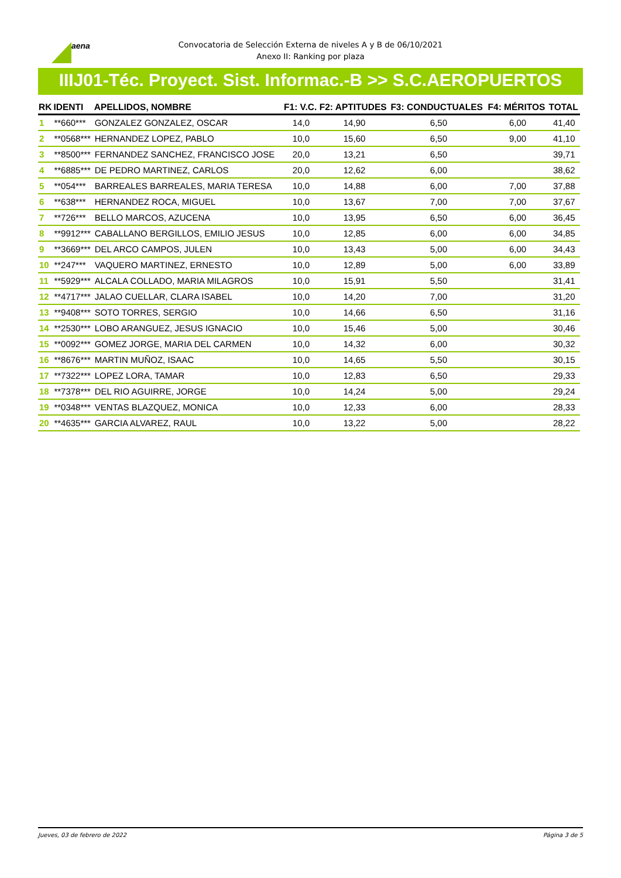aena
Convocatoria de Selección Externa de niveles A y B de 06/10/2021
Anexo II: Ranking por plaza
IIIJ01-Téc. Proyect. Sist. Informac.-B >> S.C.AEROPUERTOS
| RK | IDENTI | APELLIDOS, NOMBRE | F1: V.C. | F2: APTITUDES | F3: CONDUCTUALES | F4: MÉRITOS | TOTAL |
| --- | --- | --- | --- | --- | --- | --- | --- |
| 1 | **660*** | GONZALEZ GONZALEZ, OSCAR | 14,0 | 14,90 | 6,50 | 6,00 | 41,40 |
| 2 | **0568*** | HERNANDEZ LOPEZ, PABLO | 10,0 | 15,60 | 6,50 | 9,00 | 41,10 |
| 3 | **8500*** | FERNANDEZ SANCHEZ, FRANCISCO JOSE | 20,0 | 13,21 | 6,50 | | 39,71 |
| 4 | **6885*** | DE PEDRO MARTINEZ, CARLOS | 20,0 | 12,62 | 6,00 | | 38,62 |
| 5 | **054*** | BARREALES BARREALES, MARIA TERESA | 10,0 | 14,88 | 6,00 | 7,00 | 37,88 |
| 6 | **638*** | HERNANDEZ ROCA, MIGUEL | 10,0 | 13,67 | 7,00 | 7,00 | 37,67 |
| 7 | **726*** | BELLO MARCOS, AZUCENA | 10,0 | 13,95 | 6,50 | 6,00 | 36,45 |
| 8 | **9912*** | CABALLANO BERGILLOS, EMILIO JESUS | 10,0 | 12,85 | 6,00 | 6,00 | 34,85 |
| 9 | **3669*** | DEL ARCO CAMPOS, JULEN | 10,0 | 13,43 | 5,00 | 6,00 | 34,43 |
| 10 | **247*** | VAQUERO MARTINEZ, ERNESTO | 10,0 | 12,89 | 5,00 | 6,00 | 33,89 |
| 11 | **5929*** | ALCALA COLLADO, MARIA MILAGROS | 10,0 | 15,91 | 5,50 | | 31,41 |
| 12 | **4717*** | JALAO CUELLAR, CLARA ISABEL | 10,0 | 14,20 | 7,00 | | 31,20 |
| 13 | **9408*** | SOTO TORRES, SERGIO | 10,0 | 14,66 | 6,50 | | 31,16 |
| 14 | **2530*** | LOBO ARANGUEZ, JESUS IGNACIO | 10,0 | 15,46 | 5,00 | | 30,46 |
| 15 | **0092*** | GOMEZ JORGE, MARIA DEL CARMEN | 10,0 | 14,32 | 6,00 | | 30,32 |
| 16 | **8676*** | MARTIN MUÑOZ, ISAAC | 10,0 | 14,65 | 5,50 | | 30,15 |
| 17 | **7322*** | LOPEZ LORA, TAMAR | 10,0 | 12,83 | 6,50 | | 29,33 |
| 18 | **7378*** | DEL RIO AGUIRRE, JORGE | 10,0 | 14,24 | 5,00 | | 29,24 |
| 19 | **0348*** | VENTAS BLAZQUEZ, MONICA | 10,0 | 12,33 | 6,00 | | 28,33 |
| 20 | **4635*** | GARCIA ALVAREZ, RAUL | 10,0 | 13,22 | 5,00 | | 28,22 |
Jueves, 03 de febrero de 2022 Página 3 de 5